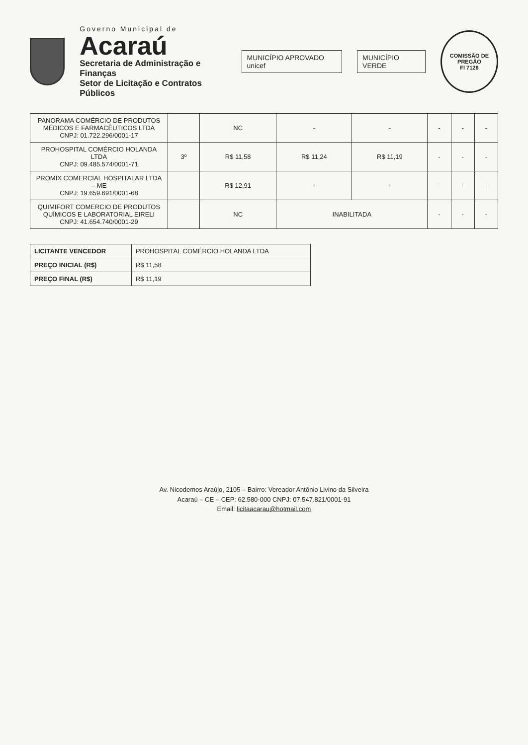Governo Municipal de
Acaraú
Secretaria de Administração e Finanças
Setor de Licitação e Contratos Públicos
MUNICÍPIO APROVADO unicef MUNICÍPIO VERDE
COMISSÃO DE PREGÃO
Fl 7128
| PANORAMA COMÉRCIO DE PRODUTOS MÉDICOS E FARMACÊUTICOS LTDA CNPJ: 01.722.296/0001-17 | | NC | - | - | - | - | - |
| PROHOSPITAL COMÉRCIO HOLANDA LTDA CNPJ: 09.485.574/0001-71 | 3º | R$ 11,58 | R$ 11,24 | R$ 11,19 | - | - | - |
| PROMIX COMERCIAL HOSPITALAR LTDA – ME CNPJ: 19.659.691/0001-68 | | R$ 12,91 | - | - | - | - | - |
| QUIMIFORT COMERCIO DE PRODUTOS QUÍMICOS E LABORATORIAL EIRELI CNPJ: 41.654.740/0001-29 | | NC | INABILITADA | | - | - | - |
| LICITANTE VENCEDOR | PROHOSPITAL COMÉRCIO HOLANDA LTDA |
| PREÇO INICIAL (R$) | R$ 11,58 |
| PREÇO FINAL (R$) | R$ 11,19 |
Av. Nicodemos Araújo, 2105 – Bairro: Vereador Antônio Livino da Silveira
Acaraú – CE – CEP: 62.580-000 CNPJ: 07.547.821/0001-91
Email: licitaacarau@hotmail.com